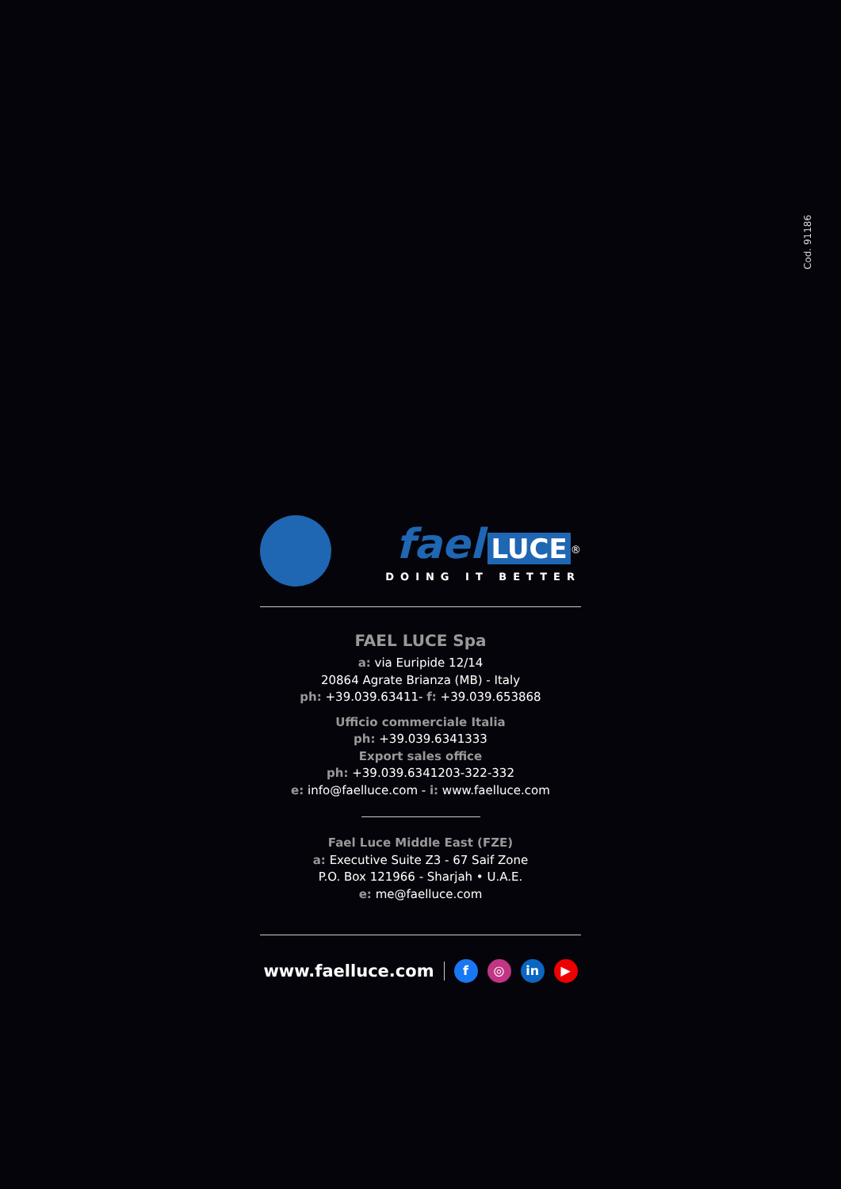Cod. 91186
fael LUCE<sup>®</sup>
DOING IT BETTER
FAEL LUCE Spa
a: via Euripide 12/14
20864 Agrate Brianza (MB) - Italy
ph: +39.039.63411- f: +39.039.653868
Ufficio commerciale Italia
ph: +39.039.6341333
Export sales office
ph: +39.039.6341203-322-332
e: info@faelluce.com - i: www.faelluce.com
Fael Luce Middle East (FZE)
a: Executive Suite Z3 - 67 Saif Zone
P.O. Box 121966 - Sharjah • U.A.E.
e: me@faelluce.com
www.faelluce.com f ◎ in ▶